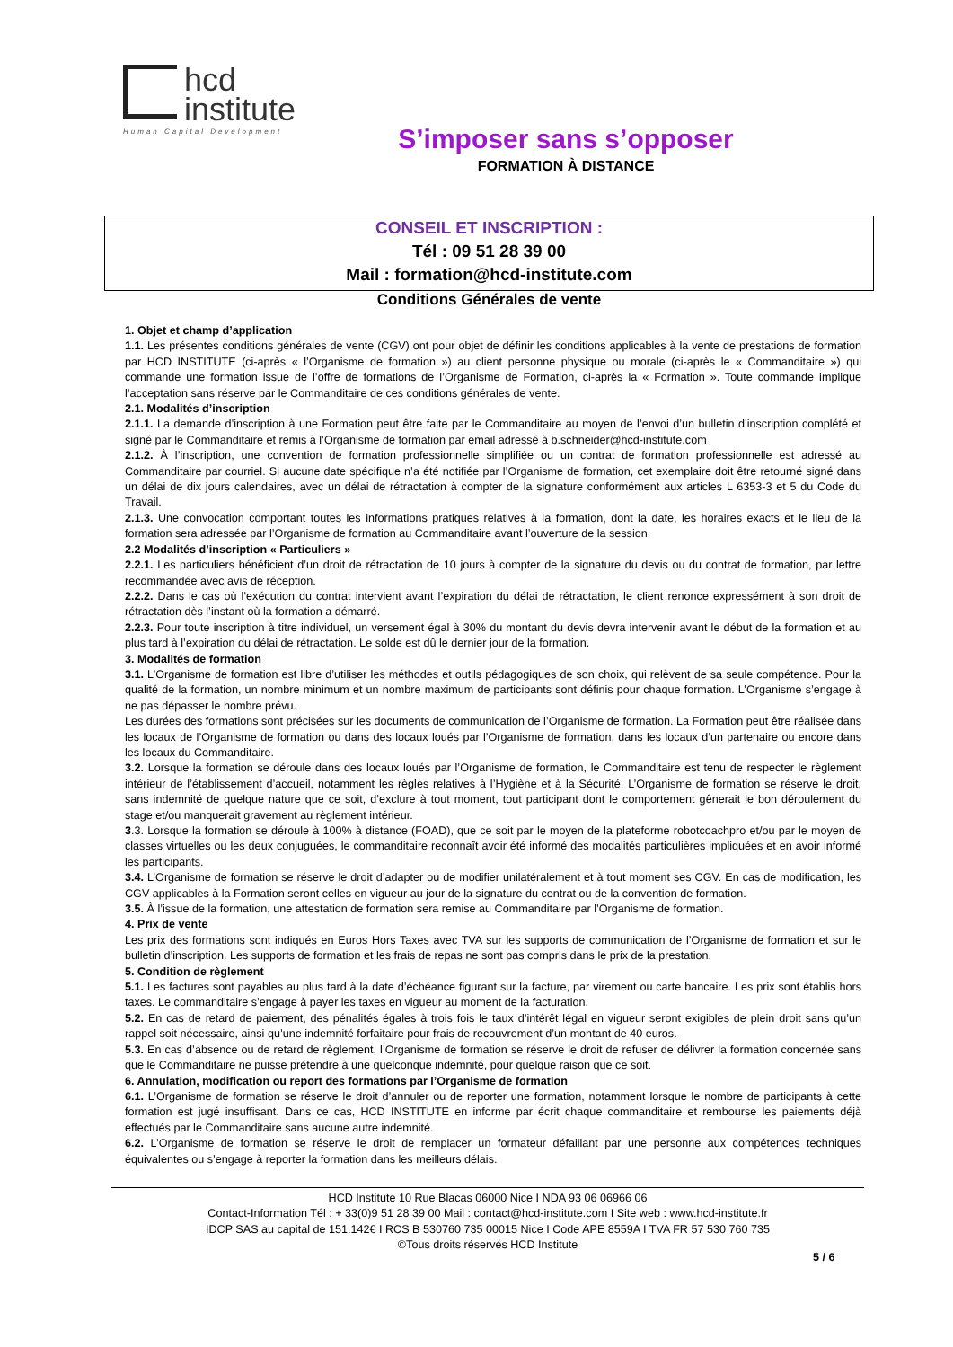hcd
institute
Human Capital Development
S’imposer sans s’opposer
FORMATION À DISTANCE
CONSEIL ET INSCRIPTION :
Tél : 09 51 28 39 00
Mail : formation@hcd-institute.com
Conditions Générales de vente
1. Objet et champ d’application
1.1. Les présentes conditions générales de vente (CGV) ont pour objet de définir les conditions applicables à la vente de prestations de formation par HCD INSTITUTE (ci-après « l’Organisme de formation ») au client personne physique ou morale (ci-après le « Commanditaire ») qui commande une formation issue de l’offre de formations de l’Organisme de Formation, ci-après la « Formation ». Toute commande implique l’acceptation sans réserve par le Commanditaire de ces conditions générales de vente.
2.1. Modalités d’inscription
2.1.1. La demande d’inscription à une Formation peut être faite par le Commanditaire au moyen de l’envoi d’un bulletin d’inscription complété et signé par le Commanditaire et remis à l’Organisme de formation par email adressé à b.schneider@hcd-institute.com
2.1.2. À l’inscription, une convention de formation professionnelle simplifiée ou un contrat de formation professionnelle est adressé au Commanditaire par courriel. Si aucune date spécifique n’a été notifiée par l’Organisme de formation, cet exemplaire doit être retourné signé dans un délai de dix jours calendaires, avec un délai de rétractation à compter de la signature conformément aux articles L 6353-3 et 5 du Code du Travail.
2.1.3. Une convocation comportant toutes les informations pratiques relatives à la formation, dont la date, les horaires exacts et le lieu de la formation sera adressée par l’Organisme de formation au Commanditaire avant l’ouverture de la session.
2.2 Modalités d’inscription « Particuliers »
2.2.1. Les particuliers bénéficient d’un droit de rétractation de 10 jours à compter de la signature du devis ou du contrat de formation, par lettre recommandée avec avis de réception.
2.2.2. Dans le cas où l’exécution du contrat intervient avant l’expiration du délai de rétractation, le client renonce expressément à son droit de rétractation dès l’instant où la formation a démarré.
2.2.3. Pour toute inscription à titre individuel, un versement égal à 30% du montant du devis devra intervenir avant le début de la formation et au plus tard à l’expiration du délai de rétractation. Le solde est dû le dernier jour de la formation.
3. Modalités de formation
3.1. L’Organisme de formation est libre d’utiliser les méthodes et outils pédagogiques de son choix, qui relèvent de sa seule compétence. Pour la qualité de la formation, un nombre minimum et un nombre maximum de participants sont définis pour chaque formation. L’Organisme s’engage à ne pas dépasser le nombre prévu.
Les durées des formations sont précisées sur les documents de communication de l’Organisme de formation. La Formation peut être réalisée dans les locaux de l’Organisme de formation ou dans des locaux loués par l’Organisme de formation, dans les locaux d’un partenaire ou encore dans les locaux du Commanditaire.
3.2. Lorsque la formation se déroule dans des locaux loués par l’Organisme de formation, le Commanditaire est tenu de respecter le règlement intérieur de l’établissement d’accueil, notamment les règles relatives à l’Hygiène et à la Sécurité. L’Organisme de formation se réserve le droit, sans indemnité de quelque nature que ce soit, d’exclure à tout moment, tout participant dont le comportement gênerait le bon déroulement du stage et/ou manquerait gravement au règlement intérieur.
3.3. Lorsque la formation se déroule à 100% à distance (FOAD), que ce soit par le moyen de la plateforme robotcoachpro et/ou par le moyen de classes virtuelles ou les deux conjuguées, le commanditaire reconnaît avoir été informé des modalités particulières impliquées et en avoir informé les participants.
3.4. L’Organisme de formation se réserve le droit d’adapter ou de modifier unilatéralement et à tout moment ses CGV. En cas de modification, les CGV applicables à la Formation seront celles en vigueur au jour de la signature du contrat ou de la convention de formation.
3.5. À l’issue de la formation, une attestation de formation sera remise au Commanditaire par l’Organisme de formation.
4. Prix de vente
Les prix des formations sont indiqués en Euros Hors Taxes avec TVA sur les supports de communication de l’Organisme de formation et sur le bulletin d’inscription. Les supports de formation et les frais de repas ne sont pas compris dans le prix de la prestation.
5. Condition de règlement
5.1. Les factures sont payables au plus tard à la date d’échéance figurant sur la facture, par virement ou carte bancaire. Les prix sont établis hors taxes. Le commanditaire s’engage à payer les taxes en vigueur au moment de la facturation.
5.2. En cas de retard de paiement, des pénalités égales à trois fois le taux d’intérêt légal en vigueur seront exigibles de plein droit sans qu’un rappel soit nécessaire, ainsi qu’une indemnité forfaitaire pour frais de recouvrement d’un montant de 40 euros.
5.3. En cas d’absence ou de retard de règlement, l’Organisme de formation se réserve le droit de refuser de délivrer la formation concernée sans que le Commanditaire ne puisse prétendre à une quelconque indemnité, pour quelque raison que ce soit.
6. Annulation, modification ou report des formations par l’Organisme de formation
6.1. L’Organisme de formation se réserve le droit d’annuler ou de reporter une formation, notamment lorsque le nombre de participants à cette formation est jugé insuffisant. Dans ce cas, HCD INSTITUTE en informe par écrit chaque commanditaire et rembourse les paiements déjà effectués par le Commanditaire sans aucune autre indemnité.
6.2. L’Organisme de formation se réserve le droit de remplacer un formateur défaillant par une personne aux compétences techniques équivalentes ou s’engage à reporter la formation dans les meilleurs délais.
HCD Institute 10 Rue Blacas 06000 Nice I NDA 93 06 06966 06
Contact-Information Tél : + 33(0)9 51 28 39 00 Mail : contact@hcd-institute.com I Site web : www.hcd-institute.fr
IDCP SAS au capital de 151.142€ I RCS B 530760 735 00015 Nice I Code APE 8559A I TVA FR 57 530 760 735
©Tous droits réservés HCD Institute
5 / 6